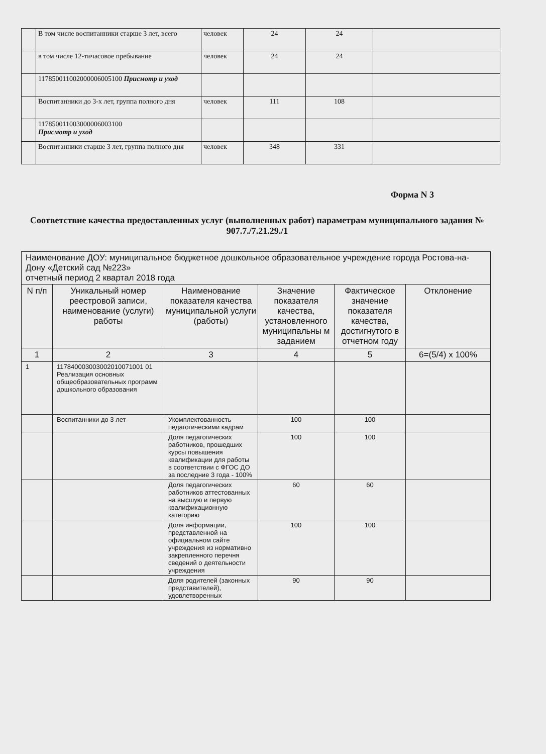| | В том числе воспитанники старше 3 лет, всего | человек | 24 | 24 | |
| | в том числе 12-тичасовое пребывание | человек | 24 | 24 | |
| | 117850011002000006005100 Присмотр и уход | | | | |
| | Воспитанники до 3-х лет, группа полного дня | человек | 111 | 108 | |
| | 117850011003000006003100 Присмотр и уход | | | | |
| | Воспитанники старше 3 лет, группа полного дня | человек | 348 | 331 | |
Форма N 3
Соответствие качества предоставленных услуг (выполненных работ) параметрам муниципального задания № 907.7./7.21.29./1
| Наименование ДОУ: муниципальное бюджетное дошкольное образовательное учреждение города Ростова-на-Дону «Детский сад №223» отчетный период 2 квартал 2018 года | | | | | |
| N п/п | Уникальный номер реестровой записи, наименование (услуги) работы | Наименование показателя качества муниципальной услуги (работы) | Значение показателя качества, установленного муниципальны м заданием | Фактическое значение показателя качества, достигнутого в отчетном году | Отклонение |
| 1 | 2 | 3 | 4 | 5 | 6=(5/4) x 100% |
| 1 | 117840003003002010071001 01 Реализация основных общеобразовательных программ дошкольного образования | | | | |
| | Воспитанники до 3 лет | Укомплектованность педагогическими кадрам | 100 | 100 | |
| | | Доля педагогических работников, прошедших курсы повышения квалификации для работы в соответствии с ФГОС ДО за последние 3 года - 100% | 100 | 100 | |
| | | Доля педагогических работников аттестованных на высшую и первую квалификационную категорию | 60 | 60 | |
| | | Доля информации, представленной на официальном сайте учреждения из нормативно закрепленного перечня сведений о деятельности учреждения | 100 | 100 | |
| | | Доля родителей (законных представителей), удовлетворенных | 90 | 90 | |